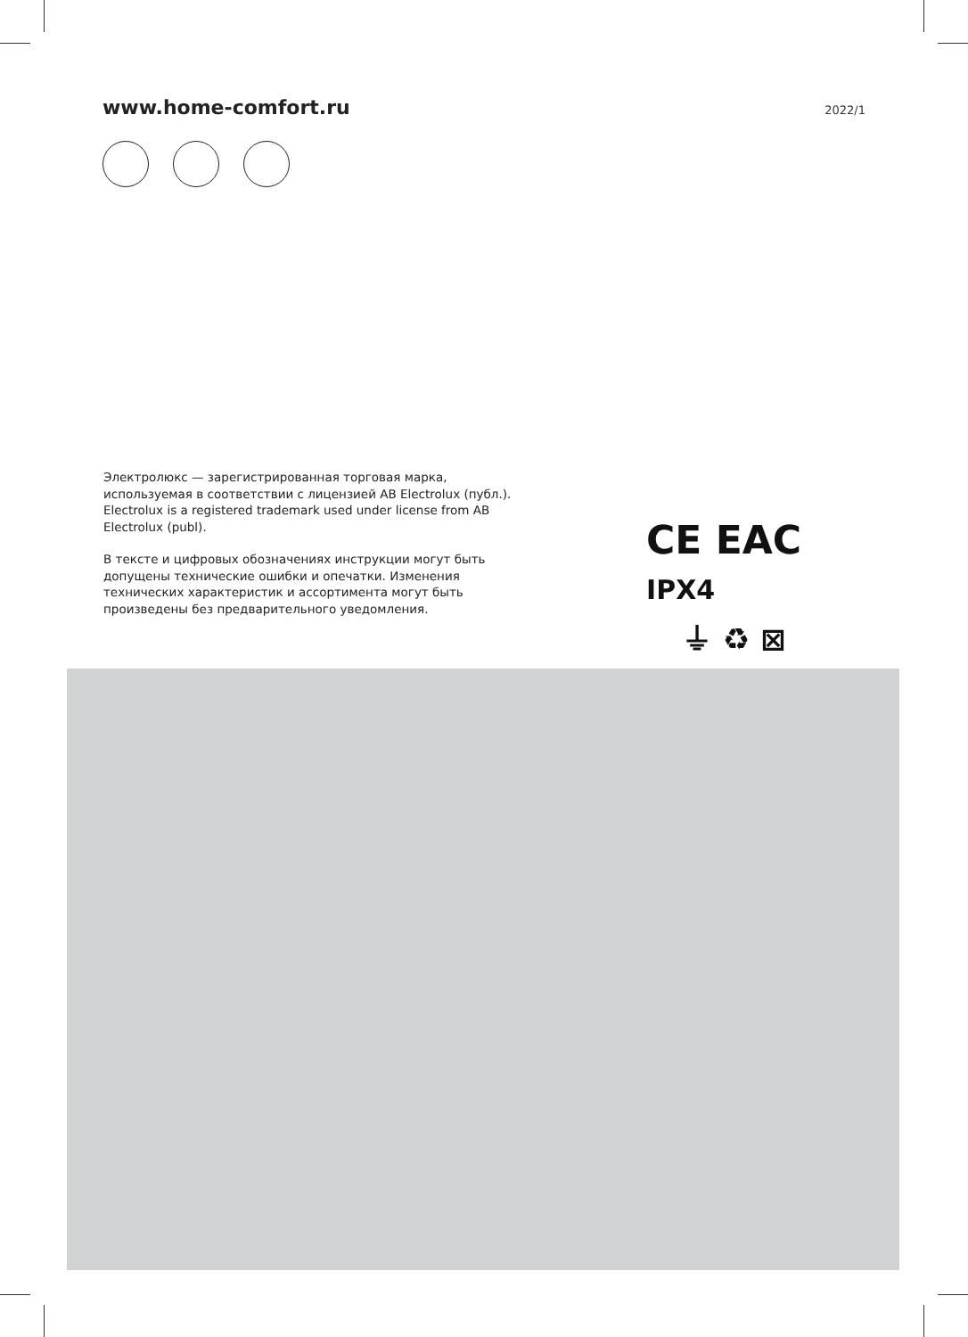www.home-comfort.ru 2022/1
Электролюкс — зарегистрированная торговая марка, используемая в соответствии с лицензией AB Electrolux (публ.).
Electrolux is a registered trademark used under license from AB Electrolux (publ).
В тексте и цифровых обозначениях инструкции могут быть допущены технические ошибки и опечатки. Изменения технических характеристик и ассортимента могут быть произведены без предварительного уведомления.
CE EAC IPX4
⏚ ♻ ⊠